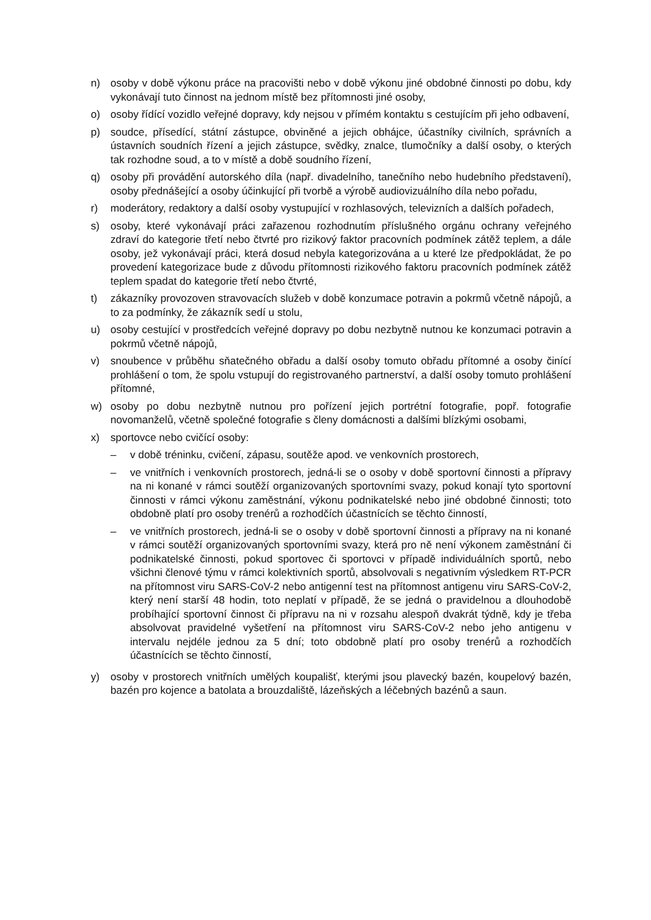n) osoby v době výkonu práce na pracovišti nebo v době výkonu jiné obdobné činnosti po dobu, kdy vykonávají tuto činnost na jednom místě bez přítomnosti jiné osoby,
o) osoby řídící vozidlo veřejné dopravy, kdy nejsou v přímém kontaktu s cestujícím při jeho odbavení,
p) soudce, přísedící, státní zástupce, obviněné a jejich obhájce, účastníky civilních, správních a ústavních soudních řízení a jejich zástupce, svědky, znalce, tlumočníky a další osoby, o kterých tak rozhodne soud, a to v místě a době soudního řízení,
q) osoby při provádění autorského díla (např. divadelního, tanečního nebo hudebního představení), osoby přednášející a osoby účinkující při tvorbě a výrobě audiovizuálního díla nebo pořadu,
r) moderátory, redaktory a další osoby vystupující v rozhlasových, televizních a dalších pořadech,
s) osoby, které vykonávají práci zařazenou rozhodnutím příslušného orgánu ochrany veřejného zdraví do kategorie třetí nebo čtvrté pro rizikový faktor pracovních podmínek zátěž teplem, a dále osoby, jež vykonávají práci, která dosud nebyla kategorizována a u které lze předpokládat, že po provedení kategorizace bude z důvodu přítomnosti rizikového faktoru pracovních podmínek zátěž teplem spadat do kategorie třetí nebo čtvrté,
t) zákazníky provozoven stravovacích služeb v době konzumace potravin a pokrmů včetně nápojů, a to za podmínky, že zákazník sedí u stolu,
u) osoby cestující v prostředcích veřejné dopravy po dobu nezbytně nutnou ke konzumaci potravin a pokrmů včetně nápojů,
v) snoubence v průběhu sňatečného obřadu a další osoby tomuto obřadu přítomné a osoby činící prohlášení o tom, že spolu vstupují do registrovaného partnerství, a další osoby tomuto prohlášení přítomné,
w) osoby po dobu nezbytně nutnou pro pořízení jejich portrétní fotografie, popř. fotografie novomanželů, včetně společné fotografie s členy domácnosti a dalšími blízkými osobami,
x) sportovce nebo cvičící osoby:
– v době tréninku, cvičení, zápasu, soutěže apod. ve venkovních prostorech,
– ve vnitřních i venkovních prostorech, jedná-li se o osoby v době sportovní činnosti a přípravy na ni konané v rámci soutěží organizovaných sportovními svazy, pokud konají tyto sportovní činnosti v rámci výkonu zaměstnání, výkonu podnikatelské nebo jiné obdobné činnosti; toto obdobně platí pro osoby trenérů a rozhodčích účastnících se těchto činností,
– ve vnitřních prostorech, jedná-li se o osoby v době sportovní činnosti a přípravy na ni konané v rámci soutěží organizovaných sportovními svazy, která pro ně není výkonem zaměstnání či podnikatelské činnosti, pokud sportovec či sportovci v případě individuálních sportů, nebo všichni členové týmu v rámci kolektivních sportů, absolvovali s negativním výsledkem RT-PCR na přítomnost viru SARS-CoV-2 nebo antigenní test na přítomnost antigenu viru SARS-CoV-2, který není starší 48 hodin, toto neplatí v případě, že se jedná o pravidelnou a dlouhodobě probíhající sportovní činnost či přípravu na ni v rozsahu alespoň dvakrát týdně, kdy je třeba absolvovat pravidelné vyšetření na přítomnost viru SARS-CoV-2 nebo jeho antigenu v intervalu nejdéle jednou za 5 dní; toto obdobně platí pro osoby trenérů a rozhodčích účastnících se těchto činností,
y) osoby v prostorech vnitřních umělých koupališť, kterými jsou plavecký bazén, koupelový bazén, bazén pro kojence a batolata a brouzdaliště, lázeňských a léčebných bazénů a saun.